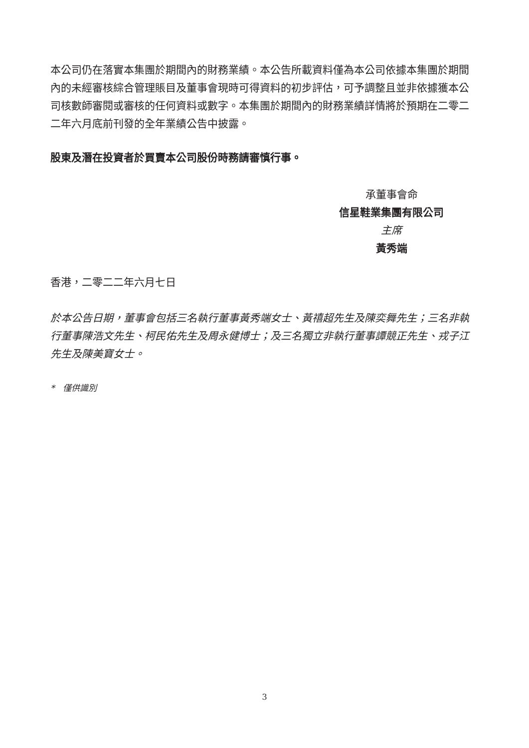本公司仍在落實本集團於期間內的財務業績。本公告所載資料僅為本公司依據本集團於期間內的未經審核綜合管理賬目及董事會現時可得資料的初步評估，可予調整且並非依據獲本公司核數師審閱或審核的任何資料或數字。本集團於期間內的財務業績詳情將於預期在二零二二年六月底前刊發的全年業績公告中披露。
股東及潛在投資者於買賣本公司股份時務請審慎行事。
承董事會命
信星鞋業集團有限公司
主席
黃秀端
香港，二零二二年六月七日
於本公告日期，董事會包括三名執行董事黃秀端女士、黃禧超先生及陳奕舞先生；三名非執行董事陳浩文先生、柯民佑先生及周永健博士；及三名獨立非執行董事譚競正先生、戎子江先生及陳美寶女士。
* 僅供識別
3